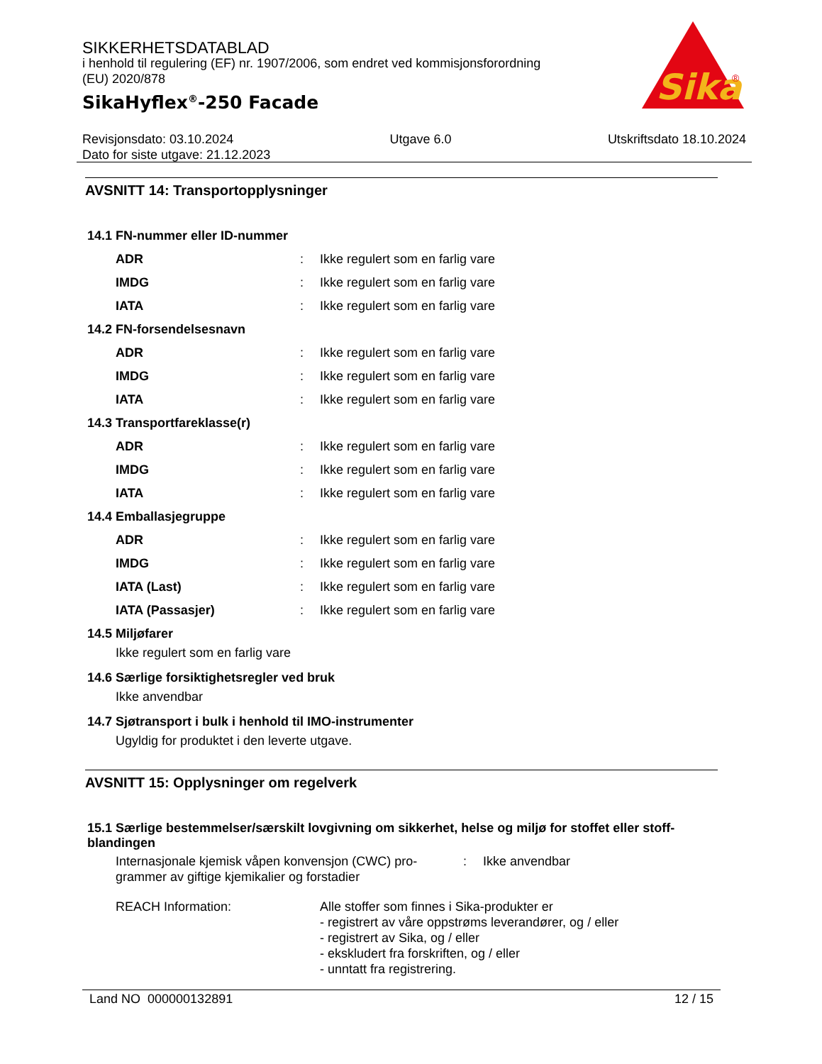SIKKERHETSDATABLAD
i henhold til regulering (EF) nr. 1907/2006, som endret ved kommisjonsforordning (EU) 2020/878
SikaHyflex<sup>®</sup>-250 Facade
Sika
®
Revisjonsdato: 03.10.2024 Utgave 6.0 Utskriftsdato 18.10.2024
Dato for siste utgave: 21.12.2023
AVSNITT 14: Transportopplysninger
14.1 FN-nummer eller ID-nummer
ADR: Ikke regulert som en farlig vare
IMDG: Ikke regulert som en farlig vare
IATA: Ikke regulert som en farlig vare
14.2 FN-forsendelsesnavn
ADR: Ikke regulert som en farlig vare
IMDG: Ikke regulert som en farlig vare
IATA: Ikke regulert som en farlig vare
14.3 Transportfareklasse(r)
ADR: Ikke regulert som en farlig vare
IMDG: Ikke regulert som en farlig vare
IATA: Ikke regulert som en farlig vare
14.4 Emballasjegruppe
ADR: Ikke regulert som en farlig vare
IMDG: Ikke regulert som en farlig vare
IATA (Last): Ikke regulert som en farlig vare
IATA (Passasjer): Ikke regulert som en farlig vare
14.5 Miljøfarer
Ikke regulert som en farlig vare
14.6 Særlige forsiktighetsregler ved bruk
Ikke anvendbar
14.7 Sjøtransport i bulk i henhold til IMO-instrumenter
Ugyldig for produktet i den leverte utgave.
AVSNITT 15: Opplysninger om regelverk
15.1 Særlige bestemmelser/særskilt lovgivning om sikkerhet, helse og miljø for stoffet eller stoff-blandingen
Internasjonale kjemisk våpen konvensjon (CWC) pro-grammer av giftige kjemikalier og forstadier: Ikke anvendbar
REACH Information: Alle stoffer som finnes i Sika-produkter er
- registrert av våre oppstrøms leverandører, og / eller
- registrert av Sika, og / eller
- ekskludert fra forskriften, og / eller
- unntatt fra registrering.
Land NO 000000132891 12 / 15